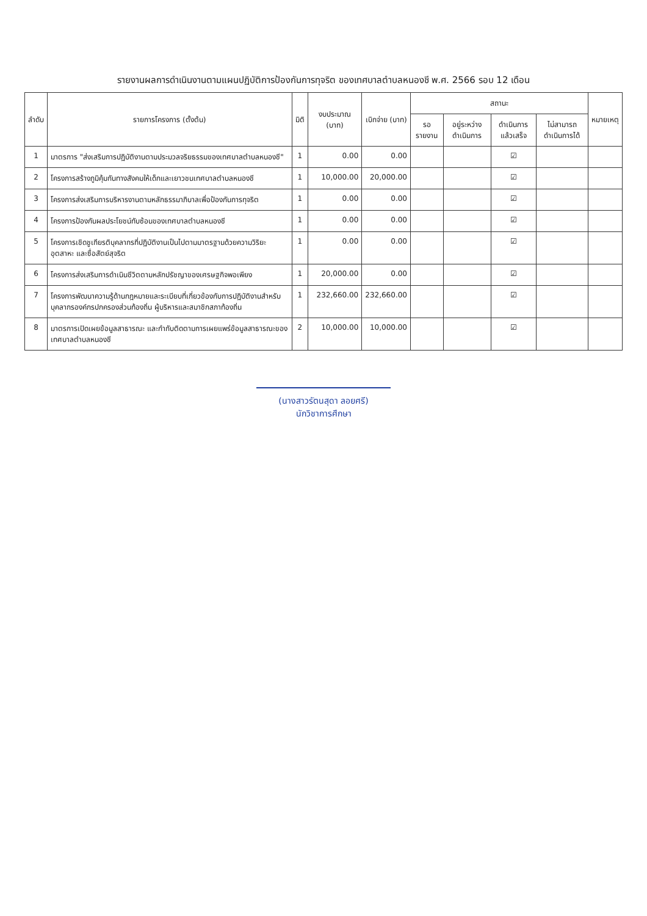รายงานผลการดำเนินงานตามแผนปฏิบัติการป้องกันการทุจริต ของเทศบาลตำบลหนองชี พ.ศ. 2566 รอบ 12 เดือน
| ลำดับ | รายการโครงการ (ตั้งต้น) | มิติ | งบประมาณ (บาท) | เบิกจ่าย (บาท) | สถานะ | | | | หมายเหตุ |
| --- | --- | --- | --- | --- | --- | --- | --- | --- | --- |
| | | | | | รอรายงาน | อยู่ระหว่างดำเนินการ | ดำเนินการแล้วเสร็จ | ไม่สามารถดำเนินการได้ | |
| 1 | มาตรการ "ส่งเสริมการปฏิบัติงานตามประมวลจริยธรรมของเทศบาลตำบลหนองชี" | 1 | 0.00 | 0.00 | | | ☑ | | |
| 2 | โครงการสร้างภูมิคุ้มกันทางสังคมให้เด็กและเยาวชนเทศบาลตำบลหนองชี | 1 | 10,000.00 | 20,000.00 | | | ☑ | | |
| 3 | โครงการส่งเสริมการบริหารงานตามหลักธรรมาภิบาลเพื่อป้องกันการทุจริต | 1 | 0.00 | 0.00 | | | ☑ | | |
| 4 | โครงการป้องกันผลประโยชน์ทับซ้อนของเทศบาลตำบลหนองชี | 1 | 0.00 | 0.00 | | | ☑ | | |
| 5 | โครงการเชิดชูเกียรติบุคลากรที่ปฏิบัติงานเป็นไปตามมาตรฐานด้วยความวิริยะอุตสาหะ และซื่อสัตย์สุจริต | 1 | 0.00 | 0.00 | | | ☑ | | |
| 6 | โครงการส่งเสริมการดำเนินชีวิตตามหลักปรัชญาของเศรษฐกิจพอเพียง | 1 | 20,000.00 | 0.00 | | | ☑ | | |
| 7 | โครงการพัฒนาความรู้ด้านกฎหมายและระเบียบที่เกี่ยวข้องกับการปฏิบัติงานสำหรับบุคลากรองค์กรปกครองส่วนท้องถิ่น ผู้บริหารและสมาชิกสภาท้องถิ่น | 1 | 232,660.00 | 232,660.00 | | | ☑ | | |
| 8 | มาตรการเปิดเผยข้อมูลสาธารณะ และกำกับติดตามการเผยแพร่ข้อมูลสาธารณะของเทศบาลตำบลหนองชี | 2 | 10,000.00 | 10,000.00 | | | ☑ | | |
(นางสาวรัตนสุดา ลอยศรี)
นักวิชาการศึกษา